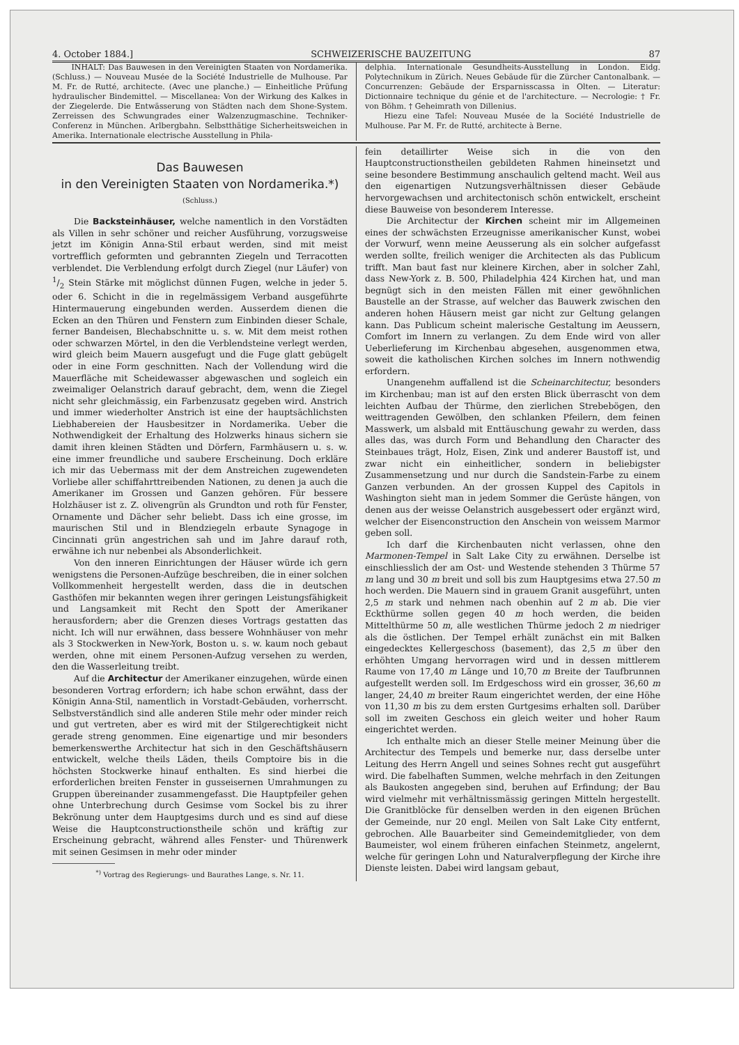4. October 1884.] SCHWEIZERISCHE BAUZEITUNG 87
INHALT: Das Bauwesen in den Vereinigten Staaten von Nordamerika. (Schluss.) — Nouveau Musée de la Société Industrielle de Mulhouse. Par M. Fr. de Rutté, architecte. (Avec une planche.) — Einheitliche Prüfung hydraulischer Bindemittel. — Miscellanea: Von der Wirkung des Kalkes in der Ziegelerde. Die Entwässerung von Städten nach dem Shone-System. Zerreissen des Schwungrades einer Walzenzugmaschine. Techniker-Conferenz in München. Arlbergbahn. Selbstthätige Sicherheitsweichen in Amerika. Internationale electrische Ausstellung in Phila-
delphia. Internationale Gesundheits-Ausstellung in London. Eidg. Polytechnikum in Zürich. Neues Gebäude für die Zürcher Cantonalbank. — Concurrenzen: Gebäude der Ersparnisscassa in Olten. — Literatur: Dictionnaire technique du génie et de l'architecture. — Necrologie: † Fr. von Böhm. † Geheimrath von Dillenius.
Hiezu eine Tafel: Nouveau Musée de la Société Industrielle de Mulhouse. Par M. Fr. de Rutté, architecte à Berne.
Das Bauwesen
in den Vereinigten Staaten von Nordamerika.*)
(Schluss.)
Die Backsteinhäuser, welche namentlich in den Vorstädten als Villen in sehr schöner und reicher Ausführung, vorzugsweise jetzt im Königin Anna-Stil erbaut werden, sind mit meist vortrefflich geformten und gebrannten Ziegeln und Terracotten verblendet. Die Verblendung erfolgt durch Ziegel (nur Läufer) von 1/2 Stein Stärke mit möglichst dünnen Fugen, welche in jeder 5. oder 6. Schicht in die in regelmässigem Verband ausgeführte Hintermauerung eingebunden werden. Ausserdem dienen die Ecken an den Thüren und Fenstern zum Einbinden dieser Schale, ferner Bandeisen, Blechabschnitte u. s. w. Mit dem meist rothen oder schwarzen Mörtel, in den die Verblendsteine verlegt werden, wird gleich beim Mauern ausgefugt und die Fuge glatt gebügelt oder in eine Form geschnitten. Nach der Vollendung wird die Mauerfläche mit Scheidewasser abgewaschen und sogleich ein zweimaliger Oelanstrich darauf gebracht, dem, wenn die Ziegel nicht sehr gleichmässig, ein Farbenzusatz gegeben wird. Anstrich und immer wiederholter Anstrich ist eine der hauptsächlichsten Liebhabereien der Hausbesitzer in Nordamerika. Ueber die Nothwendigkeit der Erhaltung des Holzwerks hinaus sichern sie damit ihren kleinen Städten und Dörfern, Farmhäusern u. s. w. eine immer freundliche und saubere Erscheinung. Doch erkläre ich mir das Uebermass mit der dem Anstreichen zugewendeten Vorliebe aller schiffahrttreibenden Nationen, zu denen ja auch die Amerikaner im Grossen und Ganzen gehören. Für bessere Holzhäuser ist z. Z. olivengrün als Grundton und roth für Fenster, Ornamente und Dächer sehr beliebt. Dass ich eine grosse, im maurischen Stil und in Blendziegeln erbaute Synagoge in Cincinnati grün angestrichen sah und im Jahre darauf roth, erwähne ich nur nebenbei als Absonderlichkeit.
Von den inneren Einrichtungen der Häuser würde ich gern wenigstens die Personen-Aufzüge beschreiben, die in einer solchen Vollkommenheit hergestellt werden, dass die in deutschen Gasthöfen mir bekannten wegen ihrer geringen Leistungsfähigkeit und Langsamkeit mit Recht den Spott der Amerikaner herausfordern; aber die Grenzen dieses Vortrags gestatten das nicht. Ich will nur erwähnen, dass bessere Wohnhäuser von mehr als 3 Stockwerken in New-York, Boston u. s. w. kaum noch gebaut werden, ohne mit einem Personen-Aufzug versehen zu werden, den die Wasserleitung treibt.
Auf die Architectur der Amerikaner einzugehen, würde einen besonderen Vortrag erfordern; ich habe schon erwähnt, dass der Königin Anna-Stil, namentlich in Vorstadt-Gebäuden, vorherrscht. Selbstverständlich sind alle anderen Stile mehr oder minder reich und gut vertreten, aber es wird mit der Stilgerechtigkeit nicht gerade streng genommen. Eine eigenartige und mir besonders bemerkenswerthe Architectur hat sich in den Geschäftshäusern entwickelt, welche theils Läden, theils Comptoire bis in die höchsten Stockwerke hinauf enthalten. Es sind hierbei die erforderlichen breiten Fenster in gusseisernen Umrahmungen zu Gruppen übereinander zusammengefasst. Die Hauptpfeiler gehen ohne Unterbrechung durch Gesimse vom Sockel bis zu ihrer Bekrönung unter dem Hauptgesims durch und es sind auf diese Weise die Hauptconstructionstheile schön und kräftig zur Erscheinung gebracht, während alles Fenster- und Thürenwerk mit seinen Gesimsen in mehr oder minder
<sup>*)</sup> Vortrag des Regierungs- und Baurathes Lange, s. Nr. 11.
fein detaillirter Weise sich in die von den Hauptconstructionstheilen gebildeten Rahmen hineinsetzt und seine besondere Bestimmung anschaulich geltend macht. Weil aus den eigenartigen Nutzungsverhältnissen dieser Gebäude hervorgewachsen und architectonisch schön entwickelt, erscheint diese Bauweise von besonderem Interesse.
Die Architectur der Kirchen scheint mir im Allgemeinen eines der schwächsten Erzeugnisse amerikanischer Kunst, wobei der Vorwurf, wenn meine Aeusserung als ein solcher aufgefasst werden sollte, freilich weniger die Architecten als das Publicum trifft. Man baut fast nur kleinere Kirchen, aber in solcher Zahl, dass New-York z. B. 500, Philadelphia 424 Kirchen hat, und man begnügt sich in den meisten Fällen mit einer gewöhnlichen Baustelle an der Strasse, auf welcher das Bauwerk zwischen den anderen hohen Häusern meist gar nicht zur Geltung gelangen kann. Das Publicum scheint malerische Gestaltung im Aeussern, Comfort im Innern zu verlangen. Zu dem Ende wird von aller Ueberlieferung im Kirchenbau abgesehen, ausgenommen etwa, soweit die katholischen Kirchen solches im Innern nothwendig erfordern.
Unangenehm auffallend ist die Scheinarchitectur, besonders im Kirchenbau; man ist auf den ersten Blick überrascht von dem leichten Aufbau der Thürme, den zierlichen Strebebögen, den weittragenden Gewölben, den schlanken Pfeilern, dem feinen Masswerk, um alsbald mit Enttäuschung gewahr zu werden, dass alles das, was durch Form und Behandlung den Character des Steinbaues trägt, Holz, Eisen, Zink und anderer Baustoff ist, und zwar nicht ein einheitlicher, sondern in beliebigster Zusammensetzung und nur durch die Sandstein-Farbe zu einem Ganzen verbunden. An der grossen Kuppel des Capitols in Washington sieht man in jedem Sommer die Gerüste hängen, von denen aus der weisse Oelanstrich ausgebessert oder ergänzt wird, welcher der Eisenconstruction den Anschein von weissem Marmor geben soll.
Ich darf die Kirchenbauten nicht verlassen, ohne den Marmonen-Tempel in Salt Lake City zu erwähnen. Derselbe ist einschliesslich der am Ost- und Westende stehenden 3 Thürme 57 m lang und 30 m breit und soll bis zum Hauptgesims etwa 27.50 m hoch werden. Die Mauern sind in grauem Granit ausgeführt, unten 2,5 m stark und nehmen nach obenhin auf 2 m ab. Die vier Eckthürme sollen gegen 40 m hoch werden, die beiden Mittelthürme 50 m, alle westlichen Thürme jedoch 2 m niedriger als die östlichen. Der Tempel erhält zunächst ein mit Balken eingedecktes Kellergeschoss (basement), das 2,5 m über den erhöhten Umgang hervorragen wird und in dessen mittlerem Raume von 17,40 m Länge und 10,70 m Breite der Taufbrunnen aufgestellt werden soll. Im Erdgeschoss wird ein grosser, 36,60 m langer, 24,40 m breiter Raum eingerichtet werden, der eine Höhe von 11,30 m bis zu dem ersten Gurtgesims erhalten soll. Darüber soll im zweiten Geschoss ein gleich weiter und hoher Raum eingerichtet werden.
Ich enthalte mich an dieser Stelle meiner Meinung über die Architectur des Tempels und bemerke nur, dass derselbe unter Leitung des Herrn Angell und seines Sohnes recht gut ausgeführt wird. Die fabelhaften Summen, welche mehrfach in den Zeitungen als Baukosten angegeben sind, beruhen auf Erfindung; der Bau wird vielmehr mit verhältnissmässig geringen Mitteln hergestellt. Die Granitblöcke für denselben werden in den eigenen Brüchen der Gemeinde, nur 20 engl. Meilen von Salt Lake City entfernt, gebrochen. Alle Bauarbeiter sind Gemeindemitglieder, von dem Baumeister, wol einem früheren einfachen Steinmetz, angelernt, welche für geringen Lohn und Naturalverpflegung der Kirche ihre Dienste leisten. Dabei wird langsam gebaut,